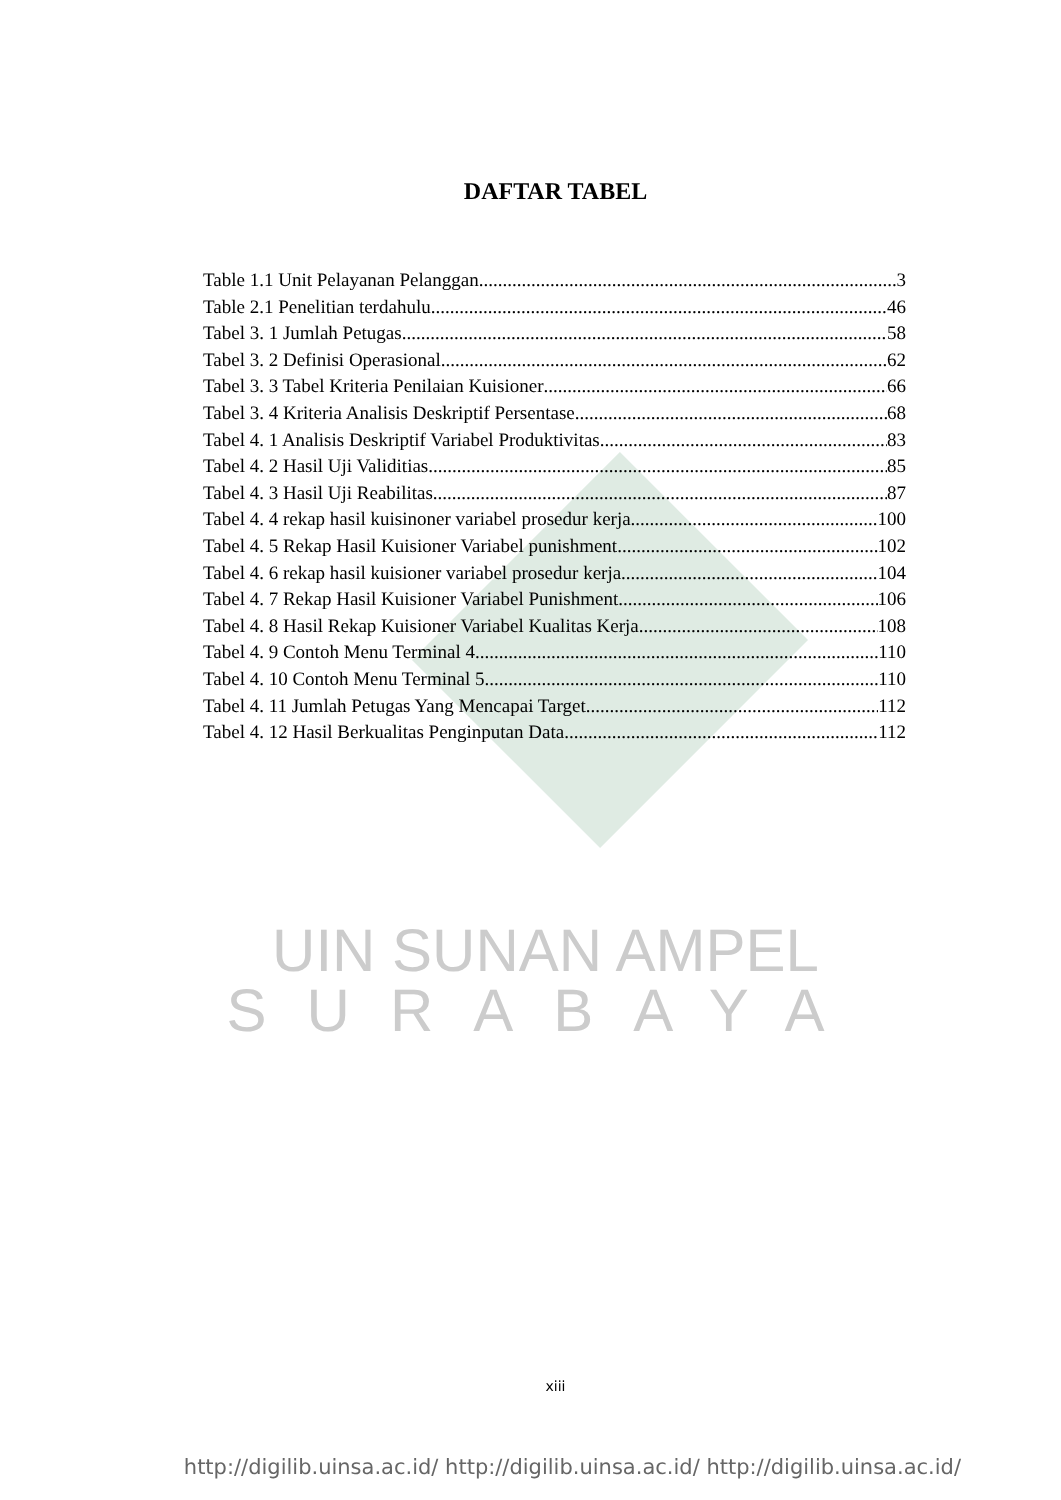DAFTAR TABEL
Table 1.1 Unit Pelayanan Pelanggan 3
Table 2.1 Penelitian terdahulu 46
Tabel 3. 1 Jumlah Petugas 58
Tabel 3. 2 Definisi Operasional 62
Tabel 3. 3 Tabel Kriteria Penilaian Kuisioner 66
Tabel 3. 4 Kriteria Analisis Deskriptif Persentase 68
Tabel 4. 1 Analisis Deskriptif Variabel Produktivitas 83
Tabel 4. 2 Hasil Uji Validitias 85
Tabel 4. 3 Hasil Uji Reabilitas 87
Tabel 4. 4 rekap hasil kuisinoner variabel prosedur kerja 100
Tabel 4. 5 Rekap Hasil Kuisioner Variabel punishment 102
Tabel 4. 6 rekap hasil kuisioner variabel prosedur kerja 104
Tabel 4. 7 Rekap Hasil Kuisioner Variabel Punishment 106
Tabel 4. 8 Hasil Rekap Kuisioner Variabel Kualitas Kerja 108
Tabel 4. 9 Contoh Menu Terminal 4 110
Tabel 4. 10 Contoh Menu Terminal 5 110
Tabel 4. 11 Jumlah Petugas Yang Mencapai Target 112
Tabel 4. 12 Hasil Berkualitas Penginputan Data 112
UIN SUNAN AMPEL
SURABAYA
xiii
http://digilib.uinsa.ac.id/ http://digilib.uinsa.ac.id/ http://digilib.uinsa.ac.id/